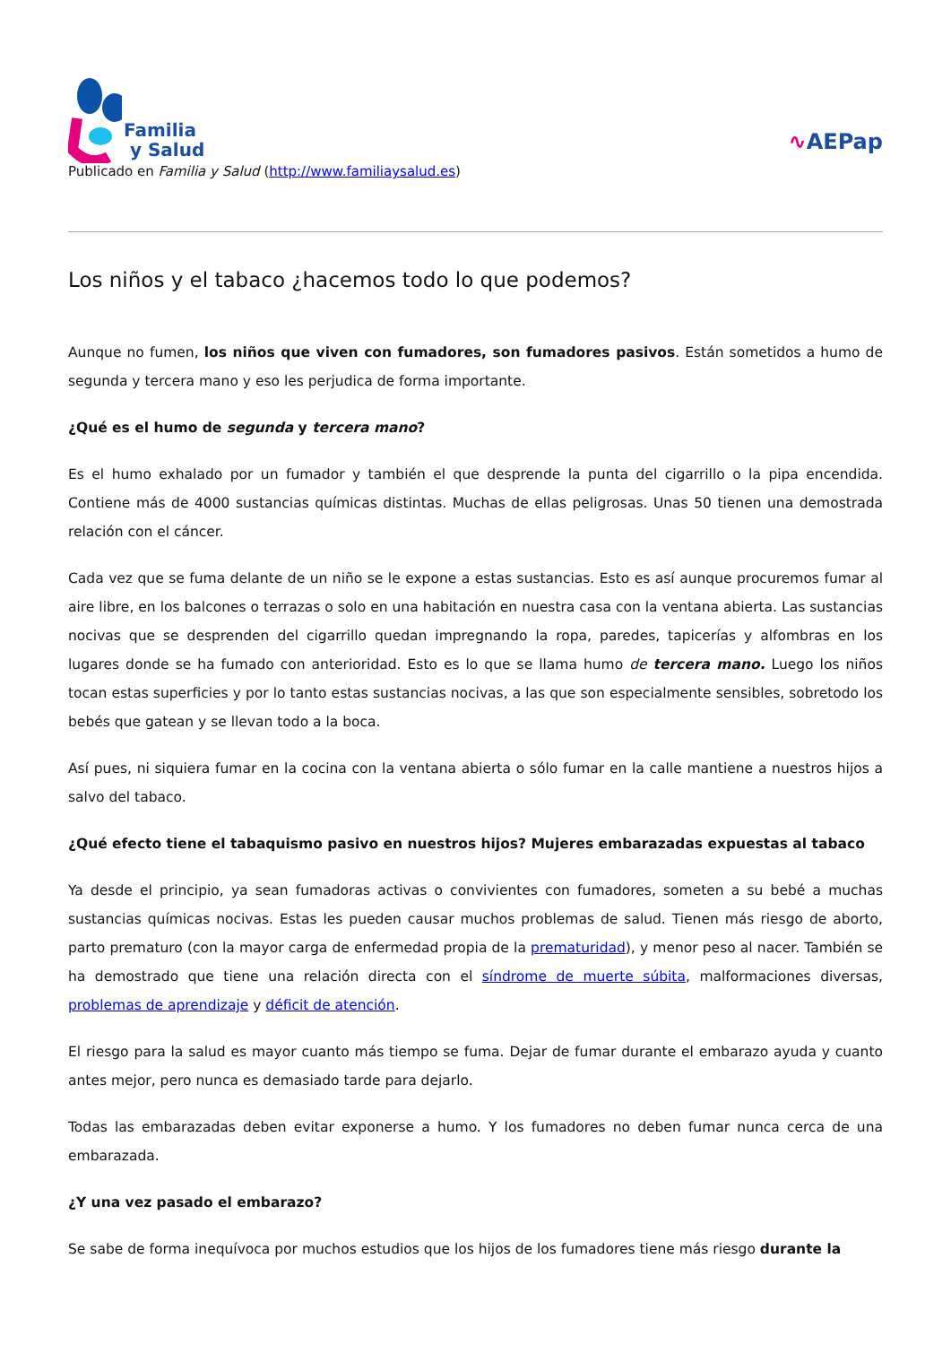Familia
y Salud
∿AEPap
Publicado en Familia y Salud (http://www.familiaysalud.es)
Los niños y el tabaco ¿hacemos todo lo que podemos?
Aunque no fumen, los niños que viven con fumadores, son fumadores pasivos. Están sometidos a humo de segunda y tercera mano y eso les perjudica de forma importante.
¿Qué es el humo de segunda y tercera mano?
Es el humo exhalado por un fumador y también el que desprende la punta del cigarrillo o la pipa encendida. Contiene más de 4000 sustancias químicas distintas. Muchas de ellas peligrosas. Unas 50 tienen una demostrada relación con el cáncer.
Cada vez que se fuma delante de un niño se le expone a estas sustancias. Esto es así aunque procuremos fumar al aire libre, en los balcones o terrazas o solo en una habitación en nuestra casa con la ventana abierta. Las sustancias nocivas que se desprenden del cigarrillo quedan impregnando la ropa, paredes, tapicerías y alfombras en los lugares donde se ha fumado con anterioridad. Esto es lo que se llama humo de tercera mano. Luego los niños tocan estas superficies y por lo tanto estas sustancias nocivas, a las que son especialmente sensibles, sobretodo los bebés que gatean y se llevan todo a la boca.
Así pues, ni siquiera fumar en la cocina con la ventana abierta o sólo fumar en la calle mantiene a nuestros hijos a salvo del tabaco.
¿Qué efecto tiene el tabaquismo pasivo en nuestros hijos? Mujeres embarazadas expuestas al tabaco
Ya desde el principio, ya sean fumadoras activas o convivientes con fumadores, someten a su bebé a muchas sustancias químicas nocivas. Estas les pueden causar muchos problemas de salud. Tienen más riesgo de aborto, parto prematuro (con la mayor carga de enfermedad propia de la prematuridad), y menor peso al nacer. También se ha demostrado que tiene una relación directa con el síndrome de muerte súbita, malformaciones diversas, problemas de aprendizaje y déficit de atención.
El riesgo para la salud es mayor cuanto más tiempo se fuma. Dejar de fumar durante el embarazo ayuda y cuanto antes mejor, pero nunca es demasiado tarde para dejarlo.
Todas las embarazadas deben evitar exponerse a humo. Y los fumadores no deben fumar nunca cerca de una embarazada.
¿Y una vez pasado el embarazo?
Se sabe de forma inequívoca por muchos estudios que los hijos de los fumadores tiene más riesgo durante la